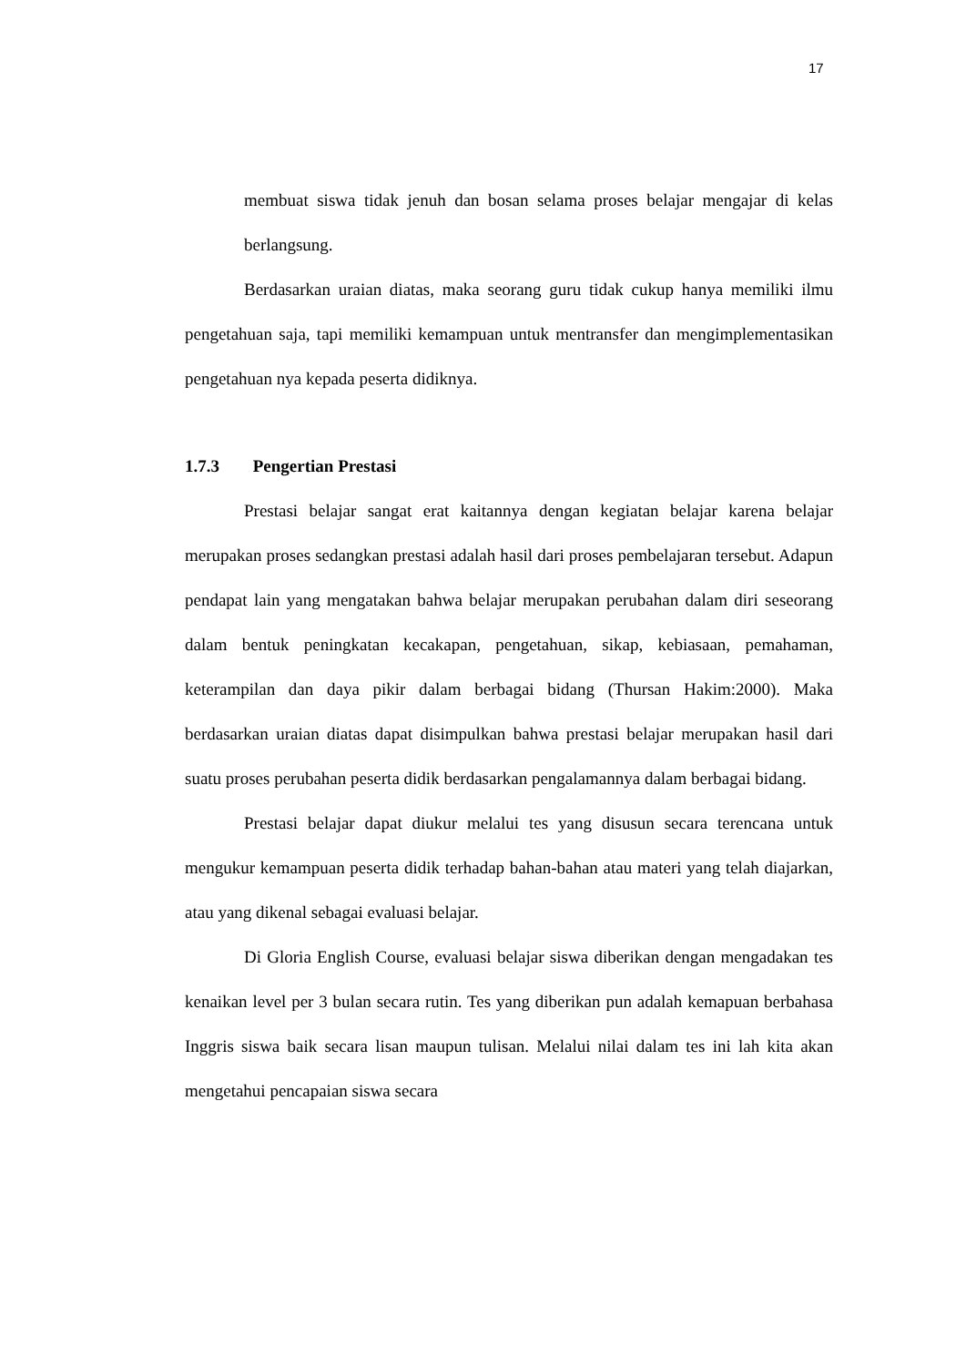17
membuat siswa tidak jenuh dan bosan selama proses belajar mengajar di kelas berlangsung.
Berdasarkan uraian diatas, maka seorang guru tidak cukup hanya memiliki ilmu pengetahuan saja, tapi memiliki kemampuan untuk mentransfer dan mengimplementasikan pengetahuan nya kepada peserta didiknya.
1.7.3 Pengertian Prestasi
Prestasi belajar sangat erat kaitannya dengan kegiatan belajar karena belajar merupakan proses sedangkan prestasi adalah hasil dari proses pembelajaran tersebut. Adapun pendapat lain yang mengatakan bahwa belajar merupakan perubahan dalam diri seseorang dalam bentuk peningkatan kecakapan, pengetahuan, sikap, kebiasaan, pemahaman, keterampilan dan daya pikir dalam berbagai bidang (Thursan Hakim:2000). Maka berdasarkan uraian diatas dapat disimpulkan bahwa prestasi belajar merupakan hasil dari suatu proses perubahan peserta didik berdasarkan pengalamannya dalam berbagai bidang.
Prestasi belajar dapat diukur melalui tes yang disusun secara terencana untuk mengukur kemampuan peserta didik terhadap bahan-bahan atau materi yang telah diajarkan, atau yang dikenal sebagai evaluasi belajar.
Di Gloria English Course, evaluasi belajar siswa diberikan dengan mengadakan tes kenaikan level per 3 bulan secara rutin. Tes yang diberikan pun adalah kemapuan berbahasa Inggris siswa baik secara lisan maupun tulisan. Melalui nilai dalam tes ini lah kita akan mengetahui pencapaian siswa secara